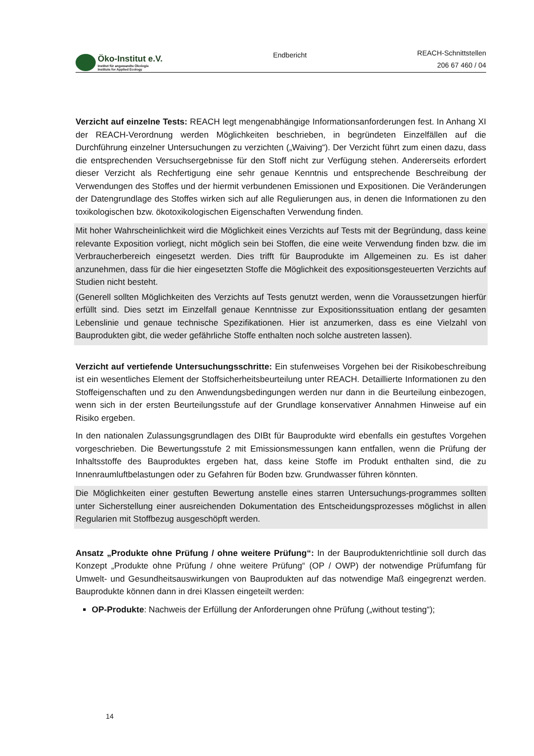Öko-Institut e.V.
Institut für angewandte Ökologie
Institute for Applied Ecology
Endbericht
REACH-Schnittstellen
206 67 460 / 04
Verzicht auf einzelne Tests: REACH legt mengenabhängige Informationsanforderungen fest. In Anhang XI der REACH-Verordnung werden Möglichkeiten beschrieben, in begründeten Einzelfällen auf die Durchführung einzelner Untersuchungen zu verzichten („Waiving“). Der Verzicht führt zum einen dazu, dass die entsprechenden Versuchsergebnisse für den Stoff nicht zur Verfügung stehen. Andererseits erfordert dieser Verzicht als Rechfertigung eine sehr genaue Kenntnis und entsprechende Beschreibung der Verwendungen des Stoffes und der hiermit verbundenen Emissionen und Expositionen. Die Veränderungen der Datengrundlage des Stoffes wirken sich auf alle Regulierungen aus, in denen die Informationen zu den toxikologischen bzw. ökotoxikologischen Eigenschaften Verwendung finden.
Mit hoher Wahrscheinlichkeit wird die Möglichkeit eines Verzichts auf Tests mit der Begründung, dass keine relevante Exposition vorliegt, nicht möglich sein bei Stoffen, die eine weite Verwendung finden bzw. die im Verbraucherbereich eingesetzt werden. Dies trifft für Bauprodukte im Allgemeinen zu. Es ist daher anzunehmen, dass für die hier eingesetzten Stoffe die Möglichkeit des expositionsgesteuerten Verzichts auf Studien nicht besteht.
(Generell sollten Möglichkeiten des Verzichts auf Tests genutzt werden, wenn die Voraussetzungen hierfür erfüllt sind. Dies setzt im Einzelfall genaue Kenntnisse zur Expositionssituation entlang der gesamten Lebenslinie und genaue technische Spezifikationen. Hier ist anzumerken, dass es eine Vielzahl von Bauprodukten gibt, die weder gefährliche Stoffe enthalten noch solche austreten lassen).
Verzicht auf vertiefende Untersuchungsschritte: Ein stufenweises Vorgehen bei der Risikobeschreibung ist ein wesentliches Element der Stoffsicherheitsbeurteilung unter REACH. Detaillierte Informationen zu den Stoffeigenschaften und zu den Anwendungsbedingungen werden nur dann in die Beurteilung einbezogen, wenn sich in der ersten Beurteilungsstufe auf der Grundlage konservativer Annahmen Hinweise auf ein Risiko ergeben.
In den nationalen Zulassungsgrundlagen des DIBt für Bauprodukte wird ebenfalls ein gestuftes Vorgehen vorgeschrieben. Die Bewertungsstufe 2 mit Emissionsmessungen kann entfallen, wenn die Prüfung der Inhaltsstoffe des Bauproduktes ergeben hat, dass keine Stoffe im Produkt enthalten sind, die zu Innenraumluftbelastungen oder zu Gefahren für Boden bzw. Grundwasser führen könnten.
Die Möglichkeiten einer gestuften Bewertung anstelle eines starren Untersuchungs-programmes sollten unter Sicherstellung einer ausreichenden Dokumentation des Entscheidungsprozesses möglichst in allen Regularien mit Stoffbezug ausgeschöpft werden.
Ansatz „Produkte ohne Prüfung / ohne weitere Prüfung“: In der Bauproduktenrichtlinie soll durch das Konzept „Produkte ohne Prüfung / ohne weitere Prüfung“ (OP / OWP) der notwendige Prüfumfang für Umwelt- und Gesundheitsauswirkungen von Bauprodukten auf das notwendige Maß eingegrenzt werden. Bauprodukte können dann in drei Klassen eingeteilt werden:
OP-Produkte: Nachweis der Erfüllung der Anforderungen ohne Prüfung („without testing“);
14